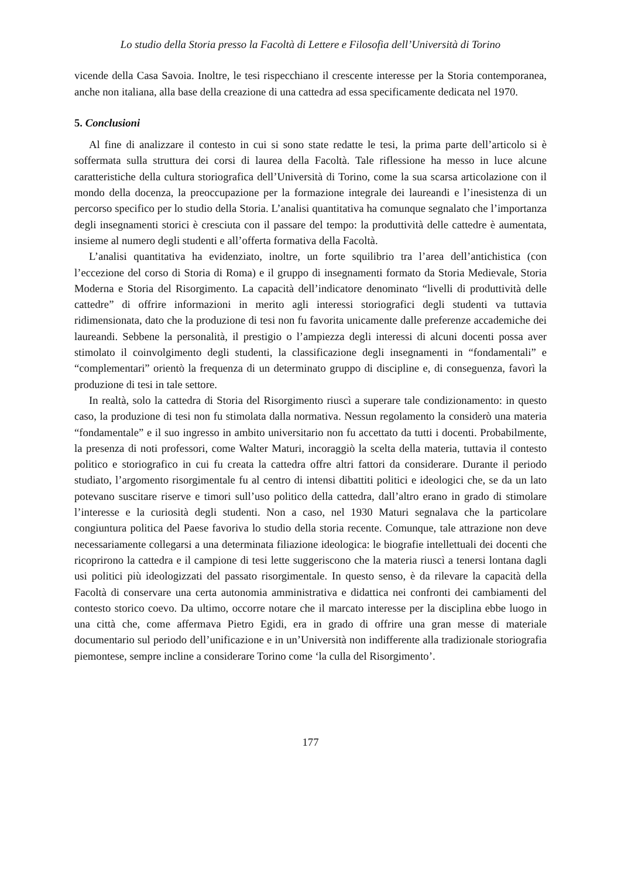Lo studio della Storia presso la Facoltà di Lettere e Filosofia dell’Università di Torino
vicende della Casa Savoia. Inoltre, le tesi rispecchiano il crescente interesse per la Storia contemporanea, anche non italiana, alla base della creazione di una cattedra ad essa specificamente dedicata nel 1970.
5. Conclusioni
Al fine di analizzare il contesto in cui si sono state redatte le tesi, la prima parte dell’articolo si è soffermata sulla struttura dei corsi di laurea della Facoltà. Tale riflessione ha messo in luce alcune caratteristiche della cultura storiografica dell’Università di Torino, come la sua scarsa articolazione con il mondo della docenza, la preoccupazione per la formazione integrale dei laureandi e l’inesistenza di un percorso specifico per lo studio della Storia. L’analisi quantitativa ha comunque segnalato che l’importanza degli insegnamenti storici è cresciuta con il passare del tempo: la produttività delle cattedre è aumentata, insieme al numero degli studenti e all’offerta formativa della Facoltà.
L’analisi quantitativa ha evidenziato, inoltre, un forte squilibrio tra l’area dell’antichistica (con l’eccezione del corso di Storia di Roma) e il gruppo di insegnamenti formato da Storia Medievale, Storia Moderna e Storia del Risorgimento. La capacità dell’indicatore denominato “livelli di produttività delle cattedre” di offrire informazioni in merito agli interessi storiografici degli studenti va tuttavia ridimensionata, dato che la produzione di tesi non fu favorita unicamente dalle preferenze accademiche dei laureandi. Sebbene la personalità, il prestigio o l’ampiezza degli interessi di alcuni docenti possa aver stimolato il coinvolgimento degli studenti, la classificazione degli insegnamenti in “fondamentali” e “complementari” orientò la frequenza di un determinato gruppo di discipline e, di conseguenza, favorì la produzione di tesi in tale settore.
In realtà, solo la cattedra di Storia del Risorgimento riuscì a superare tale condizionamento: in questo caso, la produzione di tesi non fu stimolata dalla normativa. Nessun regolamento la considerò una materia “fondamentale” e il suo ingresso in ambito universitario non fu accettato da tutti i docenti. Probabilmente, la presenza di noti professori, come Walter Maturi, incoraggiò la scelta della materia, tuttavia il contesto politico e storiografico in cui fu creata la cattedra offre altri fattori da considerare. Durante il periodo studiato, l’argomento risorgimentale fu al centro di intensi dibattiti politici e ideologici che, se da un lato potevano suscitare riserve e timori sull’uso politico della cattedra, dall’altro erano in grado di stimolare l’interesse e la curiosità degli studenti. Non a caso, nel 1930 Maturi segnalava che la particolare congiuntura politica del Paese favoriva lo studio della storia recente. Comunque, tale attrazione non deve necessariamente collegarsi a una determinata filiazione ideologica: le biografie intellettuali dei docenti che ricoprirono la cattedra e il campione di tesi lette suggeriscono che la materia riuscì a tenersi lontana dagli usi politici più ideologizzati del passato risorgimentale. In questo senso, è da rilevare la capacità della Facoltà di conservare una certa autonomia amministrativa e didattica nei confronti dei cambiamenti del contesto storico coevo. Da ultimo, occorre notare che il marcato interesse per la disciplina ebbe luogo in una città che, come affermava Pietro Egidi, era in grado di offrire una gran messe di materiale documentario sul periodo dell’unificazione e in un’Università non indifferente alla tradizionale storiografia piemontese, sempre incline a considerare Torino come ‘la culla del Risorgimento’.
177